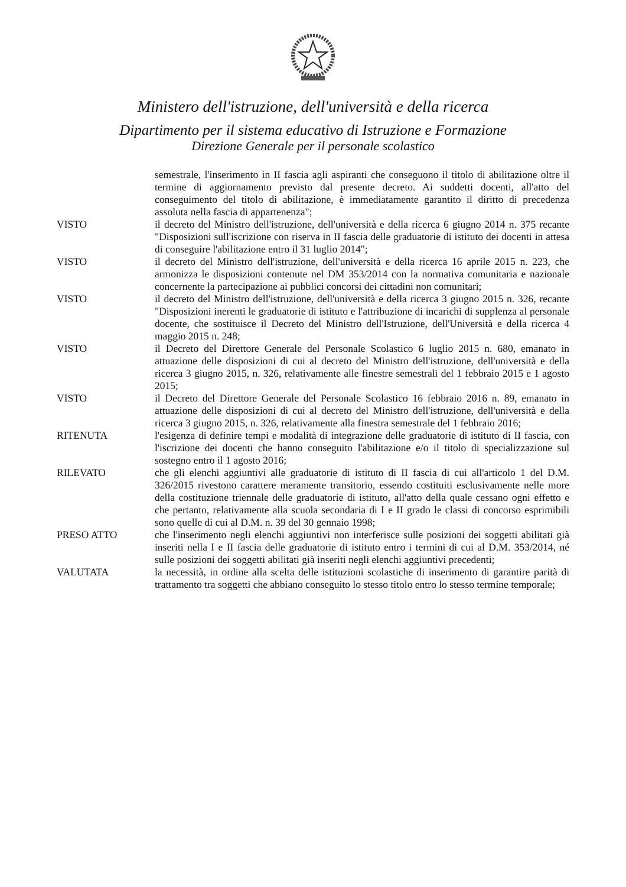Ministero dell'istruzione, dell'università e della ricerca
Dipartimento per il sistema educativo di Istruzione e Formazione
Direzione Generale per il personale scolastico
semestrale, l'inserimento in II fascia agli aspiranti che conseguono il titolo di abilitazione oltre il termine di aggiornamento previsto dal presente decreto. Ai suddetti docenti, all'atto del conseguimento del titolo di abilitazione, è immediatamente garantito il diritto di precedenza assoluta nella fascia di appartenenza";
VISTO il decreto del Ministro dell'istruzione, dell'università e della ricerca 6 giugno 2014 n. 375 recante "Disposizioni sull'iscrizione con riserva in II fascia delle graduatorie di istituto dei docenti in attesa di conseguire l'abilitazione entro il 31 luglio 2014";
VISTO il decreto del Ministro dell'istruzione, dell'università e della ricerca 16 aprile 2015 n. 223, che armonizza le disposizioni contenute nel DM 353/2014 con la normativa comunitaria e nazionale concernente la partecipazione ai pubblici concorsi dei cittadini non comunitari;
VISTO il decreto del Ministro dell'istruzione, dell'università e della ricerca 3 giugno 2015 n. 326, recante "Disposizioni inerenti le graduatorie di istituto e l'attribuzione di incarichi di supplenza al personale docente, che sostituisce il Decreto del Ministro dell'Istruzione, dell'Università e della ricerca 4 maggio 2015 n. 248;
VISTO il Decreto del Direttore Generale del Personale Scolastico 6 luglio 2015 n. 680, emanato in attuazione delle disposizioni di cui al decreto del Ministro dell'istruzione, dell'università e della ricerca 3 giugno 2015, n. 326, relativamente alle finestre semestrali del 1 febbraio 2015 e 1 agosto 2015;
VISTO il Decreto del Direttore Generale del Personale Scolastico 16 febbraio 2016 n. 89, emanato in attuazione delle disposizioni di cui al decreto del Ministro dell'istruzione, dell'università e della ricerca 3 giugno 2015, n. 326, relativamente alla finestra semestrale del 1 febbraio 2016;
RITENUTA l'esigenza di definire tempi e modalità di integrazione delle graduatorie di istituto di II fascia, con l'iscrizione dei docenti che hanno conseguito l'abilitazione e/o il titolo di specializzazione sul sostegno entro il 1 agosto 2016;
RILEVATO che gli elenchi aggiuntivi alle graduatorie di istituto di II fascia di cui all'articolo 1 del D.M. 326/2015 rivestono carattere meramente transitorio, essendo costituiti esclusivamente nelle more della costituzione triennale delle graduatorie di istituto, all'atto della quale cessano ogni effetto e che pertanto, relativamente alla scuola secondaria di I e II grado le classi di concorso esprimibili sono quelle di cui al D.M. n. 39 del 30 gennaio 1998;
PRESO ATTO che l'inserimento negli elenchi aggiuntivi non interferisce sulle posizioni dei soggetti abilitati già inseriti nella I e II fascia delle graduatorie di istituto entro i termini di cui al D.M. 353/2014, né sulle posizioni dei soggetti abilitati già inseriti negli elenchi aggiuntivi precedenti;
VALUTATA la necessità, in ordine alla scelta delle istituzioni scolastiche di inserimento di garantire parità di trattamento tra soggetti che abbiano conseguito lo stesso titolo entro lo stesso termine temporale;